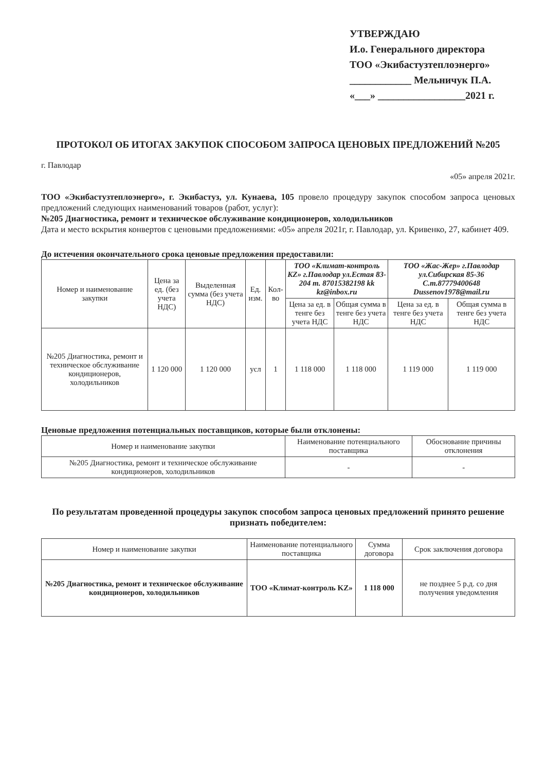УТВЕРЖДАЮ
И.о. Генерального директора
ТОО «Экибастузтеплоэнерго»
____________ Мельничук П.А.
«___» _________________2021 г.
ПРОТОКОЛ ОБ ИТОГАХ ЗАКУПОК СПОСОБОМ ЗАПРОСА ЦЕНОВЫХ ПРЕДЛОЖЕНИЙ №205
г. Павлодар «05» апреля 2021г.
ТОО «Экибастузтеплоэнерго», г. Экибастуз, ул. Кунаева, 105 провело процедуру закупок способом запроса ценовых предложений следующих наименований товаров (работ, услуг):
№205 Диагностика, ремонт и техническое обслуживание кондиционеров, холодильников
Дата и место вскрытия конвертов с ценовыми предложениями: «05» апреля 2021г, г. Павлодар, ул. Кривенко, 27, кабинет 409.
До истечения окончательного срока ценовые предложения предоставили:
| Номер и наименование закупки | Цена за ед. (без учета НДС) | Выделенная сумма (без учета НДС) | Ед. изм. | Кол-во | ТОО «Климат-контроль KZ» г.Павлодар ул.Естая 83-204 т. 87015382198 kk kz@inbox.ru | | ТОО «Жас-Жер» г.Павлодар ул.Сибирская 85-36 С.т.87779400648 Dussenov1978@mail.ru | |
| --- | --- | --- | --- | --- | --- | --- | --- | --- |
| | | | | | Цена за ед. в тенге без учета НДС | Общая сумма в тенге без учета НДС | Цена за ед. в тенге без учета НДС | Общая сумма в тенге без учета НДС |
| №205 Диагностика, ремонт и техническое обслуживание кондиционеров, холодильников | 1 120 000 | 1 120 000 | усл | 1 | 1 118 000 | 1 118 000 | 1 119 000 | 1 119 000 |
Ценовые предложения потенциальных поставщиков, которые были отклонены:
| Номер и наименование закупки | Наименование потенциального поставщика | Обоснование причины отклонения |
| --- | --- | --- |
| №205 Диагностика, ремонт и техническое обслуживание кондиционеров, холодильников | - | - |
По результатам проведенной процедуры закупок способом запроса ценовых предложений принято решение признать победителем:
| Номер и наименование закупки | Наименование потенциального поставщика | Сумма договора | Срок заключения договора |
| --- | --- | --- | --- |
| №205 Диагностика, ремонт и техническое обслуживание кондиционеров, холодильников | ТОО «Климат-контроль KZ» | 1 118 000 | не позднее 5 р.д. со дня получения уведомления |